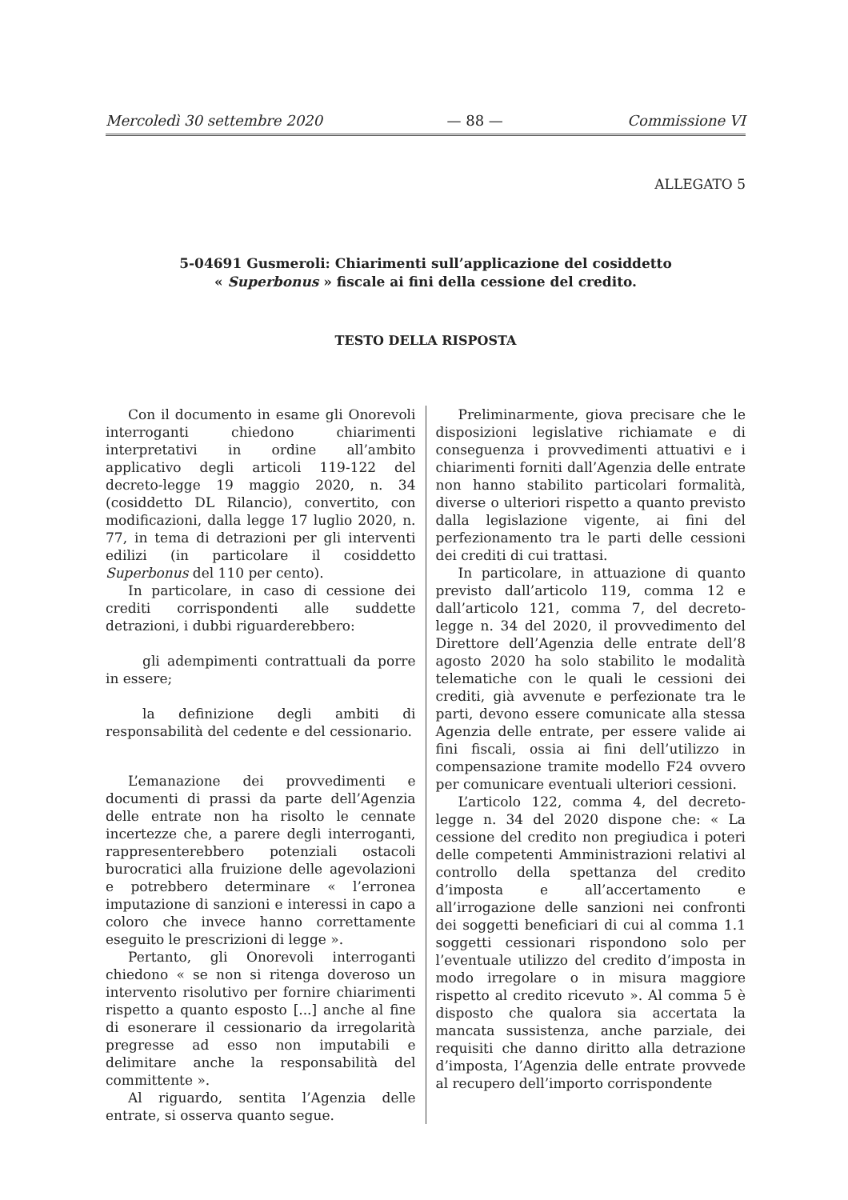Mercoledì 30 settembre 2020 — 88 — Commissione VI
ALLEGATO 5
5-04691 Gusmeroli: Chiarimenti sull’applicazione del cosiddetto
« Superbonus » fiscale ai fini della cessione del credito.
TESTO DELLA RISPOSTA
Con il documento in esame gli Onorevoli interroganti chiedono chiarimenti interpretativi in ordine all’ambito applicativo degli articoli 119-122 del decreto-legge 19 maggio 2020, n. 34 (cosiddetto DL Rilancio), convertito, con modificazioni, dalla legge 17 luglio 2020, n. 77, in tema di detrazioni per gli interventi edilizi (in particolare il cosiddetto Superbonus del 110 per cento).
In particolare, in caso di cessione dei crediti corrispondenti alle suddette detrazioni, i dubbi riguarderebbero:
gli adempimenti contrattuali da porre in essere;
la definizione degli ambiti di responsabilità del cedente e del cessionario.
L’emanazione dei provvedimenti e documenti di prassi da parte dell’Agenzia delle entrate non ha risolto le cennate incertezze che, a parere degli interroganti, rappresenterebbero potenziali ostacoli burocratici alla fruizione delle agevolazioni e potrebbero determinare « l’erronea imputazione di sanzioni e interessi in capo a coloro che invece hanno correttamente eseguito le prescrizioni di legge ».
Pertanto, gli Onorevoli interroganti chiedono « se non si ritenga doveroso un intervento risolutivo per fornire chiarimenti rispetto a quanto esposto [...] anche al fine di esonerare il cessionario da irregolarità pregresse ad esso non imputabili e delimitare anche la responsabilità del committente ».
Al riguardo, sentita l’Agenzia delle entrate, si osserva quanto segue.
Preliminarmente, giova precisare che le disposizioni legislative richiamate e di conseguenza i provvedimenti attuativi e i chiarimenti forniti dall’Agenzia delle entrate non hanno stabilito particolari formalità, diverse o ulteriori rispetto a quanto previsto dalla legislazione vigente, ai fini del perfezionamento tra le parti delle cessioni dei crediti di cui trattasi.
In particolare, in attuazione di quanto previsto dall’articolo 119, comma 12 e dall’articolo 121, comma 7, del decreto-legge n. 34 del 2020, il provvedimento del Direttore dell’Agenzia delle entrate dell’8 agosto 2020 ha solo stabilito le modalità telematiche con le quali le cessioni dei crediti, già avvenute e perfezionate tra le parti, devono essere comunicate alla stessa Agenzia delle entrate, per essere valide ai fini fiscali, ossia ai fini dell’utilizzo in compensazione tramite modello F24 ovvero per comunicare eventuali ulteriori cessioni.
L’articolo 122, comma 4, del decreto-legge n. 34 del 2020 dispone che: « La cessione del credito non pregiudica i poteri delle competenti Amministrazioni relativi al controllo della spettanza del credito d’imposta e all’accertamento e all’irrogazione delle sanzioni nei confronti dei soggetti beneficiari di cui al comma 1.1 soggetti cessionari rispondono solo per l’eventuale utilizzo del credito d’imposta in modo irregolare o in misura maggiore rispetto al credito ricevuto ». Al comma 5 è disposto che qualora sia accertata la mancata sussistenza, anche parziale, dei requisiti che danno diritto alla detrazione d’imposta, l’Agenzia delle entrate provvede al recupero dell’importo corrispondente